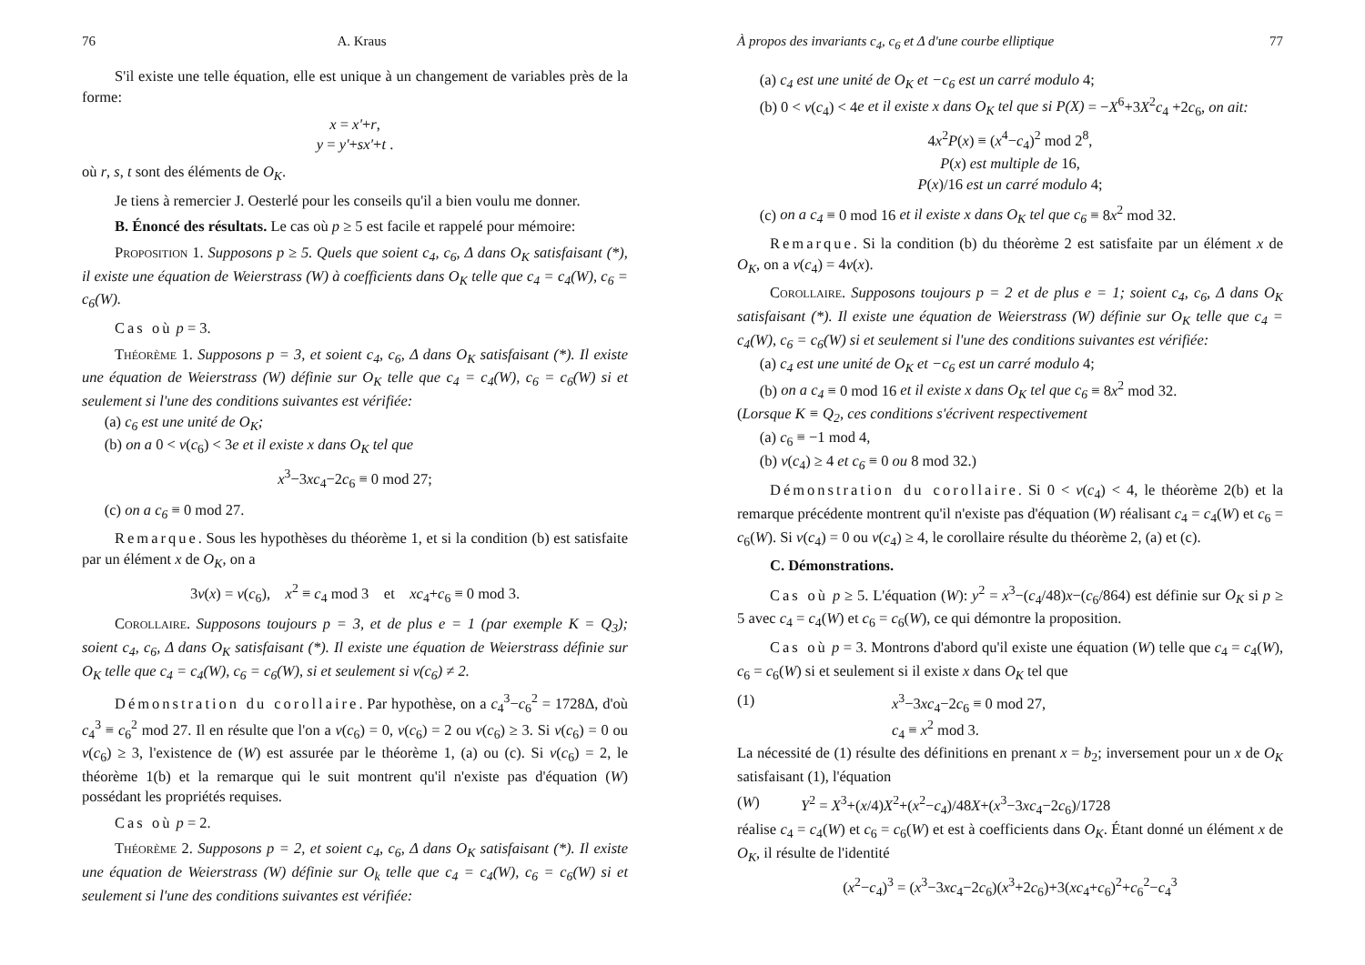76 A. Kraus
S'il existe une telle équation, elle est unique à un changement de variables près de la forme:
x = x'+r,
y = y'+sx'+t .
où r, s, t sont des éléments de O<sub>K</sub>.
Je tiens à remercier J. Oesterlé pour les conseils qu'il a bien voulu me donner.
B. Énoncé des résultats. Le cas où p ≥ 5 est facile et rappelé pour mémoire:
Proposition 1. Supposons p ≥ 5. Quels que soient c<sub>4</sub>, c<sub>6</sub>, Δ dans O<sub>K</sub> satisfaisant (*), il existe une équation de Weierstrass (W) à coefficients dans O<sub>K</sub> telle que c<sub>4</sub> = c<sub>4</sub>(W), c<sub>6</sub> = c<sub>6</sub>(W).
Cas où p = 3.
Théorème 1. Supposons p = 3, et soient c<sub>4</sub>, c<sub>6</sub>, Δ dans O<sub>K</sub> satisfaisant (*). Il existe une équation de Weierstrass (W) définie sur O<sub>K</sub> telle que c<sub>4</sub> = c<sub>4</sub>(W), c<sub>6</sub> = c<sub>6</sub>(W) si et seulement si l'une des conditions suivantes est vérifiée:
(a) c<sub>6</sub> est une unité de O<sub>K</sub>;
(b) on a 0 < v(c<sub>6</sub>) < 3e et il existe x dans O<sub>K</sub> tel que
x<sup>3</sup>−3xc<sub>4</sub>−2c<sub>6</sub> ≡ 0 mod 27;
(c) on a c<sub>6</sub> ≡ 0 mod 27.
Remarque. Sous les hypothèses du théorème 1, et si la condition (b) est satisfaite par un élément x de O<sub>K</sub>, on a
3v(x) = v(c<sub>6</sub>), x<sup>2</sup> ≡ c<sub>4</sub> mod 3 et xc<sub>4</sub>+c<sub>6</sub> ≡ 0 mod 3.
Corollaire. Supposons toujours p = 3, et de plus e = 1 (par exemple K = Q<sub>3</sub>); soient c<sub>4</sub>, c<sub>6</sub>, Δ dans O<sub>K</sub> satisfaisant (*). Il existe une équation de Weierstrass définie sur O<sub>K</sub> telle que c<sub>4</sub> = c<sub>4</sub>(W), c<sub>6</sub> = c<sub>6</sub>(W), si et seulement si v(c<sub>6</sub>) ≠ 2.
Démonstration du corollaire. Par hypothèse, on a c<sub>4</sub><sup>3</sup>−c<sub>6</sub><sup>2</sup> = 1728Δ, d'où c<sub>4</sub><sup>3</sup> ≡ c<sub>6</sub><sup>2</sup> mod 27. Il en résulte que l'on a v(c<sub>6</sub>) = 0, v(c<sub>6</sub>) = 2 ou v(c<sub>6</sub>) ≥ 3. Si v(c<sub>6</sub>) = 0 ou v(c<sub>6</sub>) ≥ 3, l'existence de (W) est assurée par le théorème 1, (a) ou (c). Si v(c<sub>6</sub>) = 2, le théorème 1(b) et la remarque qui le suit montrent qu'il n'existe pas d'équation (W) possédant les propriétés requises.
Cas où p = 2.
Théorème 2. Supposons p = 2, et soient c<sub>4</sub>, c<sub>6</sub>, Δ dans O<sub>K</sub> satisfaisant (*). Il existe une équation de Weierstrass (W) définie sur O<sub>k</sub> telle que c<sub>4</sub> = c<sub>4</sub>(W), c<sub>6</sub> = c<sub>6</sub>(W) si et seulement si l'une des conditions suivantes est vérifiée:
À propos des invariants c<sub>4</sub>, c<sub>6</sub> et Δ d'une courbe elliptique 77
(a) c<sub>4</sub> est une unité de O<sub>K</sub> et −c<sub>6</sub> est un carré modulo 4;
(b) 0 < v(c<sub>4</sub>) < 4e et il existe x dans O<sub>K</sub> tel que si P(X) = −X<sup>6</sup>+3X<sup>2</sup>c<sub>4</sub> +2c<sub>6</sub>, on ait:
4x<sup>2</sup>P(x) ≡ (x<sup>4</sup>−c<sub>4</sub>)<sup>2</sup> mod 2<sup>8</sup>,
P(x) est multiple de 16,
P(x)/16 est un carré modulo 4;
(c) on a c<sub>4</sub> ≡ 0 mod 16 et il existe x dans O<sub>K</sub> tel que c<sub>6</sub> ≡ 8x<sup>2</sup> mod 32.
Remarque. Si la condition (b) du théorème 2 est satisfaite par un élément x de O<sub>K</sub>, on a v(c<sub>4</sub>) = 4v(x).
Corollaire. Supposons toujours p = 2 et de plus e = 1; soient c<sub>4</sub>, c<sub>6</sub>, Δ dans O<sub>K</sub> satisfaisant (*). Il existe une équation de Weierstrass (W) définie sur O<sub>K</sub> telle que c<sub>4</sub> = c<sub>4</sub>(W), c<sub>6</sub> = c<sub>6</sub>(W) si et seulement si l'une des conditions suivantes est vérifiée:
(a) c<sub>4</sub> est une unité de O<sub>K</sub> et −c<sub>6</sub> est un carré modulo 4;
(b) on a c<sub>4</sub> ≡ 0 mod 16 et il existe x dans O<sub>K</sub> tel que c<sub>6</sub> ≡ 8x<sup>2</sup> mod 32.
(Lorsque K ≡ Q<sub>2</sub>, ces conditions s'écrivent respectivement
(a) c<sub>6</sub> ≡ −1 mod 4,
(b) v(c<sub>4</sub>) ≥ 4 et c<sub>6</sub> ≡ 0 ou 8 mod 32.)
Démonstration du corollaire. Si 0 < v(c<sub>4</sub>) < 4, le théorème 2(b) et la remarque précédente montrent qu'il n'existe pas d'équation (W) réalisant c<sub>4</sub> = c<sub>4</sub>(W) et c<sub>6</sub> = c<sub>6</sub>(W). Si v(c<sub>4</sub>) = 0 ou v(c<sub>4</sub>) ≥ 4, le corollaire résulte du théorème 2, (a) et (c).
C. Démonstrations.
Cas où p ≥ 5. L'équation (W): y<sup>2</sup> = x<sup>3</sup>−(c<sub>4</sub>/48)x−(c<sub>6</sub>/864) est définie sur O<sub>K</sub> si p ≥ 5 avec c<sub>4</sub> = c<sub>4</sub>(W) et c<sub>6</sub> = c<sub>6</sub>(W), ce qui démontre la proposition.
Cas où p = 3. Montrons d'abord qu'il existe une équation (W) telle que c<sub>4</sub> = c<sub>4</sub>(W), c<sub>6</sub> = c<sub>6</sub>(W) si et seulement si il existe x dans O<sub>K</sub> tel que
(1) x<sup>3</sup>−3xc<sub>4</sub>−2c<sub>6</sub> ≡ 0 mod 27,
c<sub>4</sub> ≡ x<sup>2</sup> mod 3.
La nécessité de (1) résulte des définitions en prenant x = b<sub>2</sub>; inversement pour un x de O<sub>K</sub> satisfaisant (1), l'équation
(W) Y<sup>2</sup> = X<sup>3</sup>+(x/4)X<sup>2</sup>+(x<sup>2</sup>−c<sub>4</sub>)/48X+(x<sup>3</sup>−3xc<sub>4</sub>−2c<sub>6</sub>)/1728
réalise c<sub>4</sub> = c<sub>4</sub>(W) et c<sub>6</sub> = c<sub>6</sub>(W) et est à coefficients dans O<sub>K</sub>. Étant donné un élément x de O<sub>K</sub>, il résulte de l'identité
(x<sup>2</sup>−c<sub>4</sub>)<sup>3</sup> = (x<sup>3</sup>−3xc<sub>4</sub>−2c<sub>6</sub>)(x<sup>3</sup>+2c<sub>6</sub>)+3(xc<sub>4</sub>+c<sub>6</sub>)<sup>2</sup>+c<sub>6</sub><sup>2</sup>−c<sub>4</sub><sup>3</sup>